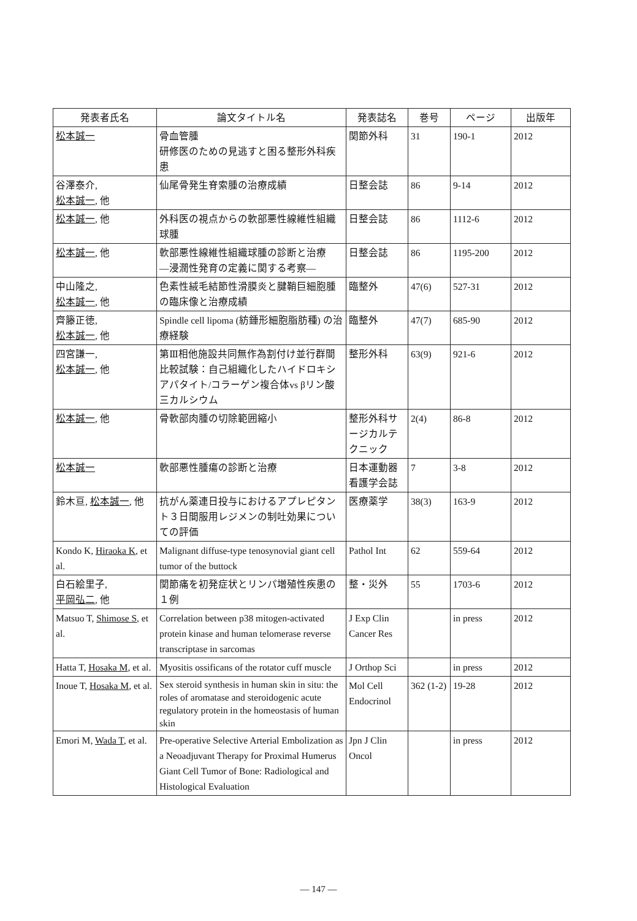| 発表者氏名 | 論文タイトル名 | 発表誌名 | 巻号 | ページ | 出版年 |
| --- | --- | --- | --- | --- | --- |
| 松本誠一 | 骨血管腫 研修医のための見逃すと困る整形外科疾患 | 関節外科 | 31 | 190-1 | 2012 |
| 谷澤泰介, 松本誠一 , 他 | 仙尾骨発生脊索腫の治療成績 | 日整会誌 | 86 | 9-14 | 2012 |
| 松本誠一 , 他 | 外科医の視点からの軟部悪性線維性組織球腫 | 日整会誌 | 86 | 1112-6 | 2012 |
| 松本誠一 , 他 | 軟部悪性線維性組織球腫の診断と治療 ―浸潤性発育の定義に関する考察― | 日整会誌 | 86 | 1195-200 | 2012 |
| 中山隆之, 松本誠一 , 他 | 色素性絨毛結節性滑膜炎と腱鞘巨細胞腫の臨床像と治療成績 | 臨整外 | 47(6) | 527-31 | 2012 |
| 齊籐正徳, 松本誠一 , 他 | Spindle cell lipoma (紡錘形細胞脂肪種) の治療経験 | 臨整外 | 47(7) | 685-90 | 2012 |
| 四宮謙一, 松本誠一 , 他 | 第Ⅲ相他施設共同無作為割付け並行群間比較試験：自己組織化したハイドロキシアパタイト/コラーゲン複合体vs βリン酸三カルシウム | 整形外科 | 63(9) | 921-6 | 2012 |
| 松本誠一 , 他 | 骨軟部肉腫の切除範囲縮小 | 整形外科サージカルテクニック | 2(4) | 86-8 | 2012 |
| 松本誠一 | 軟部悪性腫瘍の診断と治療 | 日本運動器看護学会誌 | 7 | 3-8 | 2012 |
| 鈴木亘, 松本誠一 , 他 | 抗がん薬連日投与におけるアプレピタント３日間服用レジメンの制吐効果についての評価 | 医療薬学 | 38(3) | 163-9 | 2012 |
| Kondo K, Hiraoka K , et al. | Malignant diffuse-type tenosynovial giant cell tumor of the buttock | Pathol Int | 62 | 559-64 | 2012 |
| 白石絵里子, 平岡弘二 , 他 | 関節痛を初発症状とリンパ増殖性疾患の１例 | 整・災外 | 55 | 1703-6 | 2012 |
| Matsuo T, Shimose S , et al. | Correlation between p38 mitogen-activated protein kinase and human telomerase reverse transcriptase in sarcomas | J Exp Clin Cancer Res | | in press | 2012 |
| Hatta T, Hosaka M , et al. | Myositis ossificans of the rotator cuff muscle | J Orthop Sci | | in press | 2012 |
| Inoue T, Hosaka M , et al. | Sex steroid synthesis in human skin in situ: the roles of aromatase and steroidogenic acute regulatory protein in the homeostasis of human skin | Mol Cell Endocrinol | 362 (1-2) | 19-28 | 2012 |
| Emori M, Wada T , et al. | Pre-operative Selective Arterial Embolization as a Neoadjuvant Therapy for Proximal Humerus Giant Cell Tumor of Bone: Radiological and Histological Evaluation | Jpn J Clin Oncol | | in press | 2012 |
— 147 —